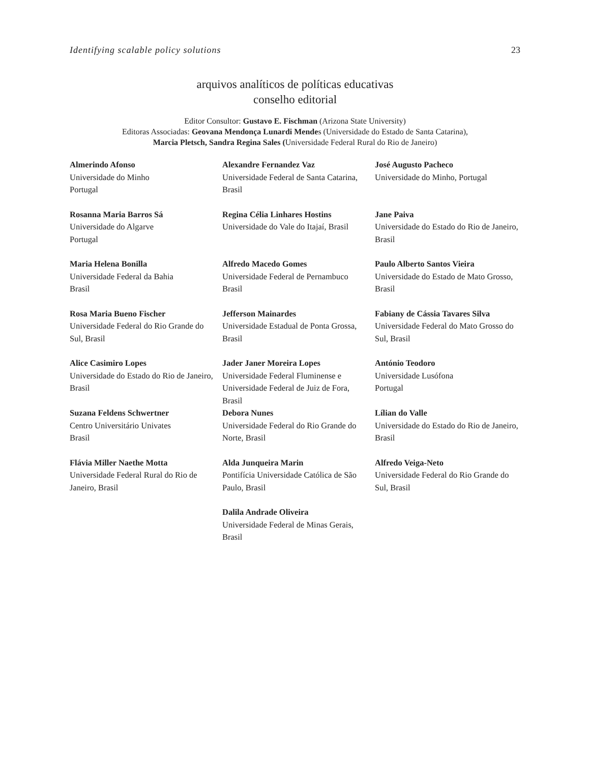Identifying scalable policy solutions 23
arquivos analíticos de políticas educativas
conselho editorial
Editor Consultor: Gustavo E. Fischman (Arizona State University)
Editoras Associadas: Geovana Mendonça Lunardi Mendes (Universidade do Estado de Santa Catarina),
Marcia Pletsch, Sandra Regina Sales (Universidade Federal Rural do Rio de Janeiro)
| Almerindo Afonso Universidade do Minho Portugal | Alexandre Fernandez Vaz Universidade Federal de Santa Catarina, Brasil | José Augusto Pacheco Universidade do Minho, Portugal |
| Rosanna Maria Barros Sá Universidade do Algarve Portugal | Regina Célia Linhares Hostins Universidade do Vale do Itajaí, Brasil | Jane Paiva Universidade do Estado do Rio de Janeiro, Brasil |
| Maria Helena Bonilla Universidade Federal da Bahia Brasil | Alfredo Macedo Gomes Universidade Federal de Pernambuco Brasil | Paulo Alberto Santos Vieira Universidade do Estado de Mato Grosso, Brasil |
| Rosa Maria Bueno Fischer Universidade Federal do Rio Grande do Sul, Brasil | Jefferson Mainardes Universidade Estadual de Ponta Grossa, Brasil | Fabiany de Cássia Tavares Silva Universidade Federal do Mato Grosso do Sul, Brasil |
| Alice Casimiro Lopes Universidade do Estado do Rio de Janeiro, Brasil | Jader Janer Moreira Lopes Universidade Federal Fluminense e Universidade Federal de Juiz de Fora, Brasil | António Teodoro Universidade Lusófona Portugal |
| Suzana Feldens Schwertner Centro Universitário Univates Brasil | Debora Nunes Universidade Federal do Rio Grande do Norte, Brasil | Lílian do Valle Universidade do Estado do Rio de Janeiro, Brasil |
| Flávia Miller Naethe Motta Universidade Federal Rural do Rio de Janeiro, Brasil | Alda Junqueira Marin Pontifícia Universidade Católica de São Paulo, Brasil | Alfredo Veiga-Neto Universidade Federal do Rio Grande do Sul, Brasil |
| | Dalila Andrade Oliveira Universidade Federal de Minas Gerais, Brasil | |